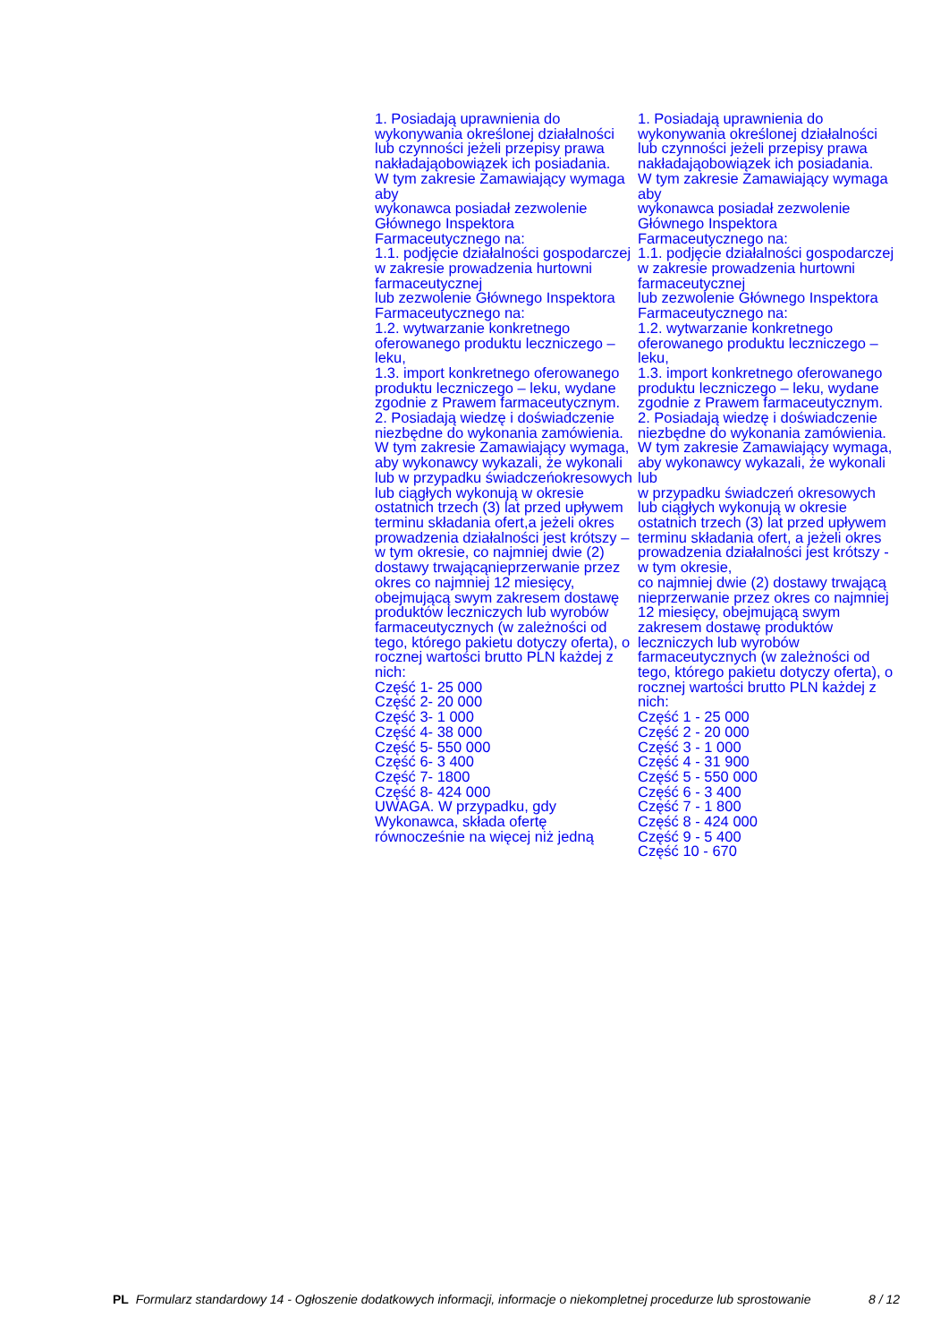| 1. Posiadają uprawnienia do wykonywania określonej działalności lub czynności jeżeli przepisy prawa nakładająobowiązek ich posiadania. W tym zakresie Zamawiający wymaga aby wykonawca posiadał zezwolenie Głównego Inspektora Farmaceutycznego na: 1.1. podjęcie działalności gospodarczej w zakresie prowadzenia hurtowni farmaceutycznej lub zezwolenie Głównego Inspektora Farmaceutycznego na: 1.2. wytwarzanie konkretnego oferowanego produktu leczniczego – leku, 1.3. import konkretnego oferowanego produktu leczniczego – leku, wydane zgodnie z Prawem farmaceutycznym. 2. Posiadają wiedzę i doświadczenie niezbędne do wykonania zamówienia. W tym zakresie Zamawiający wymaga, aby wykonawcy wykazali, że wykonali lub w przypadku świadczeńokresowych lub ciągłych wykonują w okresie ostatnich trzech (3) lat przed upływem terminu składania ofert,a jeżeli okres prowadzenia działalności jest krótszy – w tym okresie, co najmniej dwie (2) dostawy trwającąnieprzerwanie przez okres co najmniej 12 miesięcy, obejmującą swym zakresem dostawę produktów leczniczych lub wyrobów farmaceutycznych (w zależności od tego, którego pakietu dotyczy oferta), o rocznej wartości brutto PLN każdej z nich: Część 1- 25 000 Część 2- 20 000 Część 3- 1 000 Część 4- 38 000 Część 5- 550 000 Część 6- 3 400 Część 7- 1800 Część 8- 424 000 UWAGA. W przypadku, gdy Wykonawca, składa ofertę równocześnie na więcej niż jedną | 1. Posiadają uprawnienia do wykonywania określonej działalności lub czynności jeżeli przepisy prawa nakładająobowiązek ich posiadania. W tym zakresie Zamawiający wymaga aby wykonawca posiadał zezwolenie Głównego Inspektora Farmaceutycznego na: 1.1. podjęcie działalności gospodarczej w zakresie prowadzenia hurtowni farmaceutycznej lub zezwolenie Głównego Inspektora Farmaceutycznego na: 1.2. wytwarzanie konkretnego oferowanego produktu leczniczego – leku, 1.3. import konkretnego oferowanego produktu leczniczego – leku, wydane zgodnie z Prawem farmaceutycznym. 2. Posiadają wiedzę i doświadczenie niezbędne do wykonania zamówienia. W tym zakresie Zamawiający wymaga, aby wykonawcy wykazali, że wykonali lub w przypadku świadczeń okresowych lub ciągłych wykonują w okresie ostatnich trzech (3) lat przed upływem terminu składania ofert, a jeżeli okres prowadzenia działalności jest krótszy - w tym okresie, co najmniej dwie (2) dostawy trwającą nieprzerwanie przez okres co najmniej 12 miesięcy, obejmującą swym zakresem dostawę produktów leczniczych lub wyrobów farmaceutycznych (w zależności od tego, którego pakietu dotyczy oferta), o rocznej wartości brutto PLN każdej z nich: Część 1 - 25 000 Część 2 - 20 000 Część 3 - 1 000 Część 4 - 31 900 Część 5 - 550 000 Część 6 - 3 400 Część 7 - 1 800 Część 8 - 424 000 Część 9 - 5 400 Część 10 - 670 |
PL Formularz standardowy 14 - Ogłoszenie dodatkowych informacji, informacje o niekompletnej procedurze lub sprostowanie
8 / 12